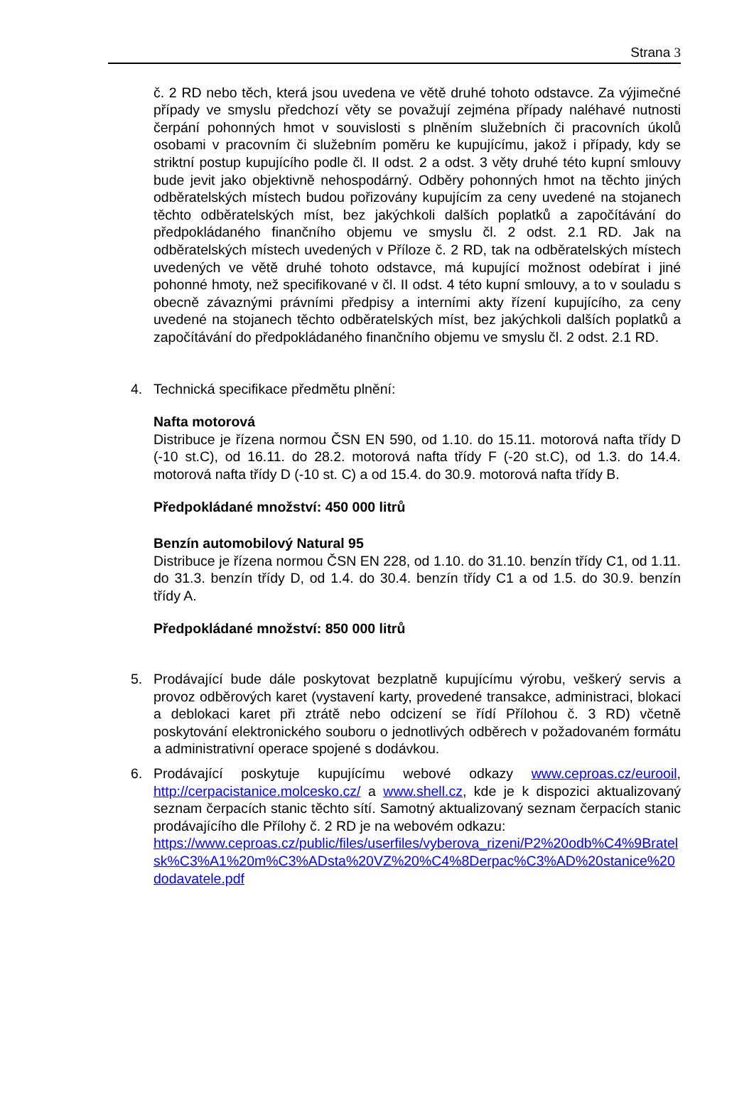Strana 3
č. 2 RD nebo těch, která jsou uvedena ve větě druhé tohoto odstavce. Za výjimečné případy ve smyslu předchozí věty se považují zejména případy naléhavé nutnosti čerpání pohonných hmot v souvislosti s plněním služebních či pracovních úkolů osobami v pracovním či služebním poměru ke kupujícímu, jakož i případy, kdy se striktní postup kupujícího podle čl. II odst. 2 a odst. 3 věty druhé této kupní smlouvy bude jevit jako objektivně nehospodárný. Odběry pohonných hmot na těchto jiných odběratelských místech budou pořizovány kupujícím za ceny uvedené na stojanech těchto odběratelských míst, bez jakýchkoli dalších poplatků a započítávání do předpokládaného finančního objemu ve smyslu čl. 2 odst. 2.1 RD. Jak na odběratelských místech uvedených v Příloze č. 2 RD, tak na odběratelských místech uvedených ve větě druhé tohoto odstavce, má kupující možnost odebírat i jiné pohonné hmoty, než specifikované v čl. II odst. 4 této kupní smlouvy, a to v souladu s obecně závaznými právními předpisy a interními akty řízení kupujícího, za ceny uvedené na stojanech těchto odběratelských míst, bez jakýchkoli dalších poplatků a započítávání do předpokládaného finančního objemu ve smyslu čl. 2 odst. 2.1 RD.
4. Technická specifikace předmětu plnění:
Nafta motorová
Distribuce je řízena normou ČSN EN 590, od 1.10. do 15.11. motorová nafta třídy D (-10 st.C), od 16.11. do 28.2. motorová nafta třídy F (-20 st.C), od 1.3. do 14.4. motorová nafta třídy D (-10 st. C) a od 15.4. do 30.9. motorová nafta třídy B.
Předpokládané množství: 450 000 litrů
Benzín automobilový Natural 95
Distribuce je řízena normou ČSN EN 228, od 1.10. do 31.10. benzín třídy C1, od 1.11. do 31.3. benzín třídy D, od 1.4. do 30.4. benzín třídy C1 a od 1.5. do 30.9. benzín třídy A.
Předpokládané množství: 850 000 litrů
5. Prodávající bude dále poskytovat bezplatně kupujícímu výrobu, veškerý servis a provoz odběrových karet (vystavení karty, provedené transakce, administraci, blokaci a deblokaci karet při ztrátě nebo odcizení se řídí Přílohou č. 3 RD) včetně poskytování elektronického souboru o jednotlivých odběrech v požadovaném formátu a administrativní operace spojené s dodávkou.
6. Prodávající poskytuje kupujícímu webové odkazy www.ceproas.cz/eurooil, http://cerpacistanice.molcesko.cz/ a www.shell.cz, kde je k dispozici aktualizovaný seznam čerpacích stanic těchto sítí. Samotný aktualizovaný seznam čerpacích stanic prodávajícího dle Přílohy č. 2 RD je na webovém odkazu:
https://www.ceproas.cz/public/files/userfiles/vyberova_rizeni/P2%20odb%C4%9Bratelsk%C3%A1%20m%C3%ADsta%20VZ%20%C4%8Derpac%C3%AD%20stanice%20dodavatele.pdf